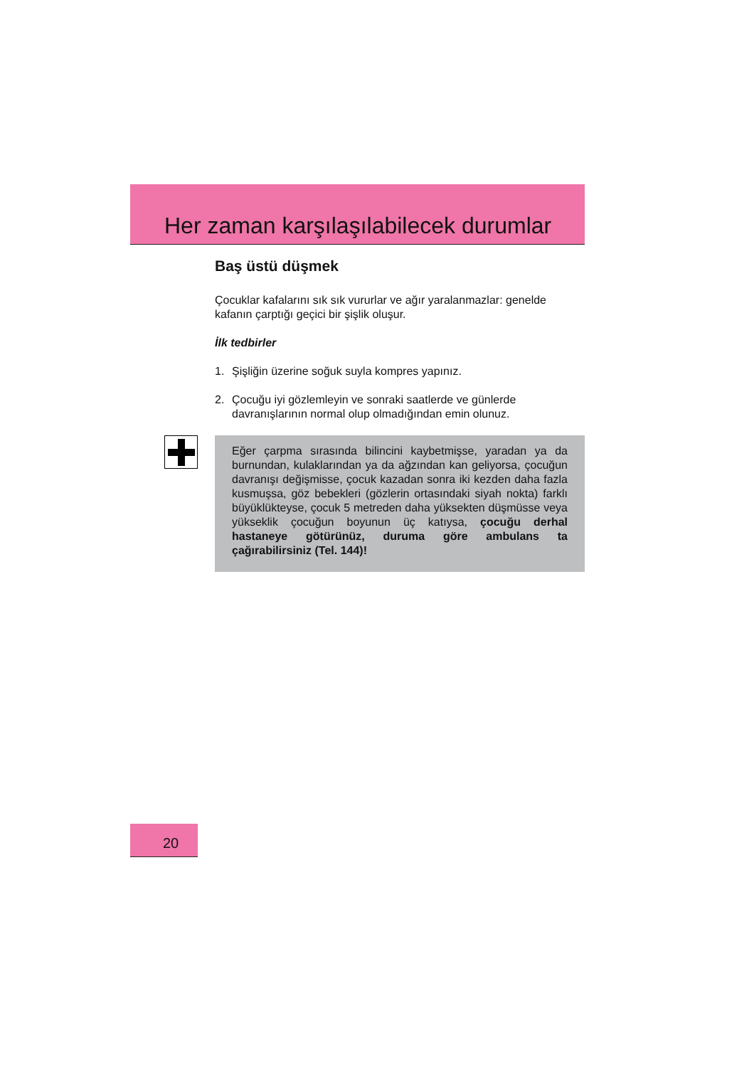Her zaman karşılaşılabilecek durumlar
Baş üstü düşmek
Çocuklar kafalarını sık sık vururlar ve ağır yaralanmazlar: genelde kafanın çarptığı geçici bir şişlik oluşur.
İlk tedbirler
1. Şişliğin üzerine soğuk suyla kompres yapınız.
2. Çocuğu iyi gözlemleyin ve sonraki saatlerde ve günlerde davranışlarının normal olup olmadığından emin olunuz.
Eğer çarpma sırasında bilincini kaybetmişse, yaradan ya da burnundan, kulaklarından ya da ağzından kan geliyorsa, çocuğun davranışı değişmisse, çocuk kazadan sonra iki kezden daha fazla kusmuşsa, göz bebekleri (gözlerin ortasındaki siyah nokta) farklı büyüklükteyse, çocuk 5 metreden daha yüksekten düşmüsse veya yükseklik çocuğun boyunun üç katıysa, çocuğu derhal hastaneye götürünüz, duruma göre ambulans ta çağırabilirsiniz (Tel. 144)!
20